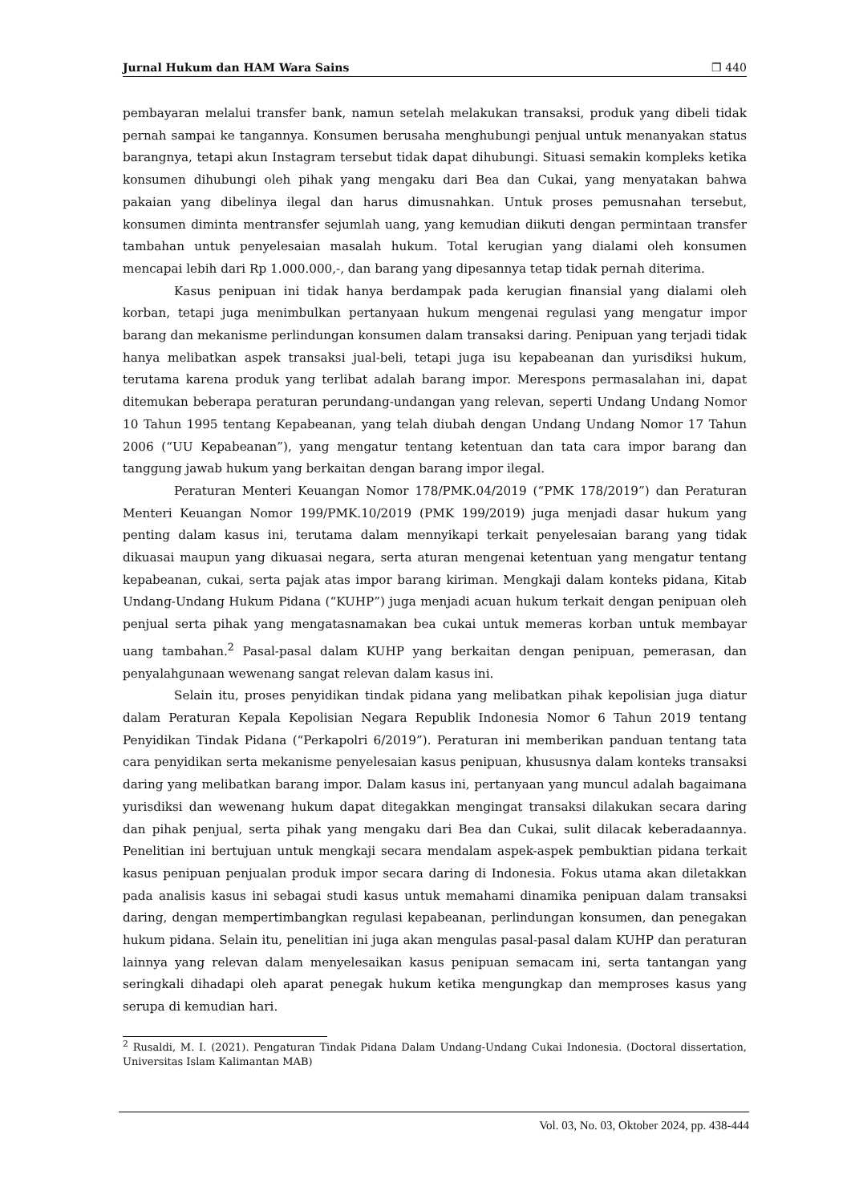Jurnal Hukum dan HAM Wara Sains ❐ 440
pembayaran melalui transfer bank, namun setelah melakukan transaksi, produk yang dibeli tidak pernah sampai ke tangannya. Konsumen berusaha menghubungi penjual untuk menanyakan status barangnya, tetapi akun Instagram tersebut tidak dapat dihubungi. Situasi semakin kompleks ketika konsumen dihubungi oleh pihak yang mengaku dari Bea dan Cukai, yang menyatakan bahwa pakaian yang dibelinya ilegal dan harus dimusnahkan. Untuk proses pemusnahan tersebut, konsumen diminta mentransfer sejumlah uang, yang kemudian diikuti dengan permintaan transfer tambahan untuk penyelesaian masalah hukum. Total kerugian yang dialami oleh konsumen mencapai lebih dari Rp 1.000.000,-, dan barang yang dipesannya tetap tidak pernah diterima.
Kasus penipuan ini tidak hanya berdampak pada kerugian finansial yang dialami oleh korban, tetapi juga menimbulkan pertanyaan hukum mengenai regulasi yang mengatur impor barang dan mekanisme perlindungan konsumen dalam transaksi daring. Penipuan yang terjadi tidak hanya melibatkan aspek transaksi jual-beli, tetapi juga isu kepabeanan dan yurisdiksi hukum, terutama karena produk yang terlibat adalah barang impor. Merespons permasalahan ini, dapat ditemukan beberapa peraturan perundang-undangan yang relevan, seperti Undang Undang Nomor 10 Tahun 1995 tentang Kepabeanan, yang telah diubah dengan Undang Undang Nomor 17 Tahun 2006 (“UU Kepabeanan”), yang mengatur tentang ketentuan dan tata cara impor barang dan tanggung jawab hukum yang berkaitan dengan barang impor ilegal.
Peraturan Menteri Keuangan Nomor 178/PMK.04/2019 (“PMK 178/2019”) dan Peraturan Menteri Keuangan Nomor 199/PMK.10/2019 (PMK 199/2019) juga menjadi dasar hukum yang penting dalam kasus ini, terutama dalam mennyikapi terkait penyelesaian barang yang tidak dikuasai maupun yang dikuasai negara, serta aturan mengenai ketentuan yang mengatur tentang kepabeanan, cukai, serta pajak atas impor barang kiriman. Mengkaji dalam konteks pidana, Kitab Undang-Undang Hukum Pidana (“KUHP”) juga menjadi acuan hukum terkait dengan penipuan oleh penjual serta pihak yang mengatasnamakan bea cukai untuk memeras korban untuk membayar uang tambahan.<sup>2</sup> Pasal-pasal dalam KUHP yang berkaitan dengan penipuan, pemerasan, dan penyalahgunaan wewenang sangat relevan dalam kasus ini.
Selain itu, proses penyidikan tindak pidana yang melibatkan pihak kepolisian juga diatur dalam Peraturan Kepala Kepolisian Negara Republik Indonesia Nomor 6 Tahun 2019 tentang Penyidikan Tindak Pidana (“Perkapolri 6/2019”). Peraturan ini memberikan panduan tentang tata cara penyidikan serta mekanisme penyelesaian kasus penipuan, khususnya dalam konteks transaksi daring yang melibatkan barang impor. Dalam kasus ini, pertanyaan yang muncul adalah bagaimana yurisdiksi dan wewenang hukum dapat ditegakkan mengingat transaksi dilakukan secara daring dan pihak penjual, serta pihak yang mengaku dari Bea dan Cukai, sulit dilacak keberadaannya. Penelitian ini bertujuan untuk mengkaji secara mendalam aspek-aspek pembuktian pidana terkait kasus penipuan penjualan produk impor secara daring di Indonesia. Fokus utama akan diletakkan pada analisis kasus ini sebagai studi kasus untuk memahami dinamika penipuan dalam transaksi daring, dengan mempertimbangkan regulasi kepabeanan, perlindungan konsumen, dan penegakan hukum pidana. Selain itu, penelitian ini juga akan mengulas pasal-pasal dalam KUHP dan peraturan lainnya yang relevan dalam menyelesaikan kasus penipuan semacam ini, serta tantangan yang seringkali dihadapi oleh aparat penegak hukum ketika mengungkap dan memproses kasus yang serupa di kemudian hari.
<sup>2</sup> Rusaldi, M. I. (2021). Pengaturan Tindak Pidana Dalam Undang-Undang Cukai Indonesia. (Doctoral dissertation, Universitas Islam Kalimantan MAB)
Vol. 03, No. 03, Oktober 2024, pp. 438-444